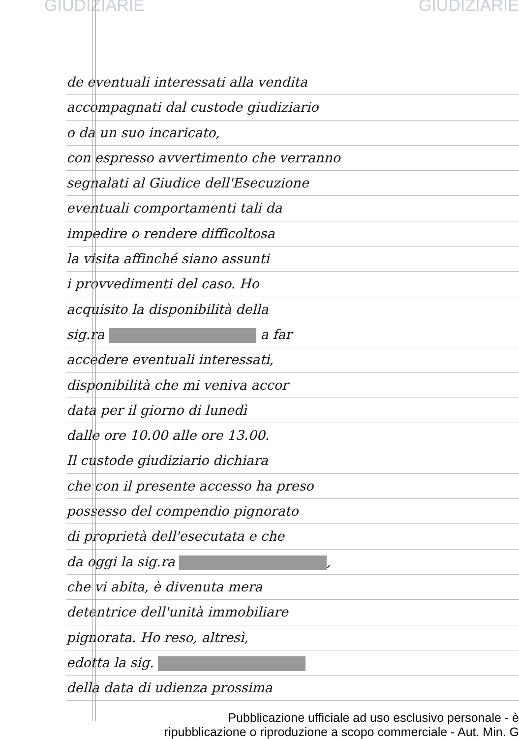GIUDIZIARIE GIUDIZIARIE
de eventuali interessati alla vendita
accompagnati dal custode giudiziario
o da un suo incaricato,
con espresso avvertimento che verranno
segnalati al Giudice dell'Esecuzione
eventuali comportamenti tali da
impedire o rendere difficoltosa
la visita affinché siano assunti
i provvedimenti del caso. Ho
acquisito la disponibilità della
sig.ra a far
accedere eventuali interessati,
disponibilità che mi veniva accor
data per il giorno di lunedì
dalle ore 10.00 alle ore 13.00.
Il custode giudiziario dichiara
che con il presente accesso ha preso
possesso del compendio pignorato
di proprietà dell'esecutata e che
da oggi la sig.ra ,
che vi abita, è divenuta mera
detentrice dell'unità immobiliare
pignorata. Ho reso, altresì,
edotta la sig.
della data di udienza prossima
Pubblicazione ufficiale ad uso esclusivo personale - è
ripubblicazione o riproduzione a scopo commerciale - Aut. Min. G